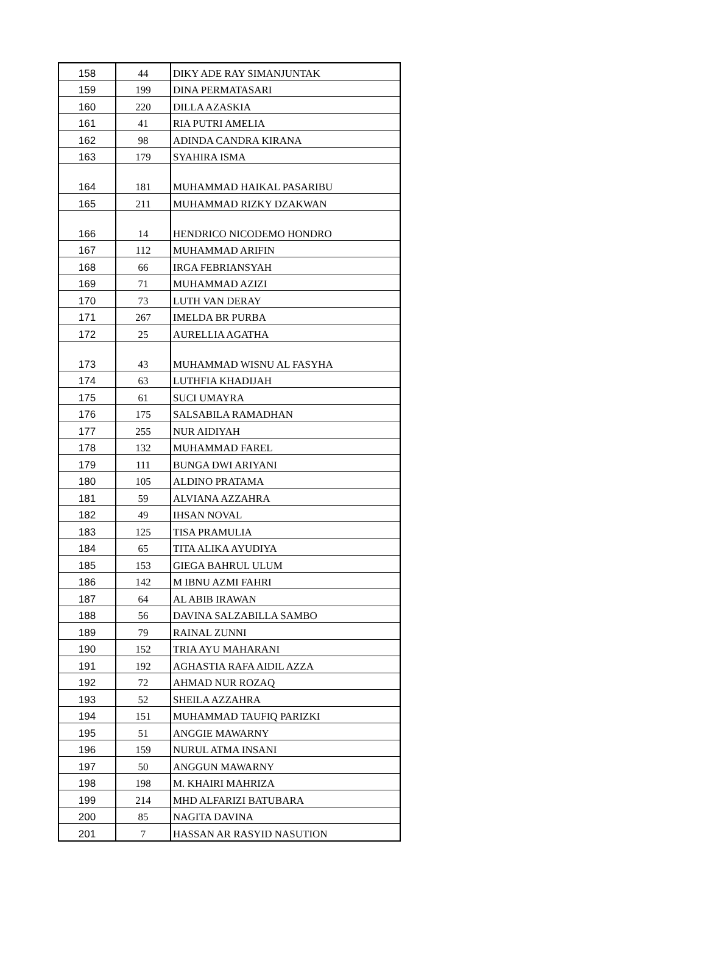| 158 | 44 | DIKY ADE RAY SIMANJUNTAK |
| 159 | 199 | DINA PERMATASARI |
| 160 | 220 | DILLA AZASKIA |
| 161 | 41 | RIA PUTRI AMELIA |
| 162 | 98 | ADINDA CANDRA KIRANA |
| 163 | 179 | SYAHIRA ISMA |
| 164 | 181 | MUHAMMAD HAIKAL PASARIBU |
| 165 | 211 | MUHAMMAD RIZKY DZAKWAN |
| 166 | 14 | HENDRICO NICODEMO HONDRO |
| 167 | 112 | MUHAMMAD ARIFIN |
| 168 | 66 | IRGA FEBRIANSYAH |
| 169 | 71 | MUHAMMAD AZIZI |
| 170 | 73 | LUTH VAN DERAY |
| 171 | 267 | IMELDA BR PURBA |
| 172 | 25 | AURELLIA AGATHA |
| 173 | 43 | MUHAMMAD WISNU AL FASYHA |
| 174 | 63 | LUTHFIA KHADIJAH |
| 175 | 61 | SUCI UMAYRA |
| 176 | 175 | SALSABILA RAMADHAN |
| 177 | 255 | NUR AIDIYAH |
| 178 | 132 | MUHAMMAD FAREL |
| 179 | 111 | BUNGA DWI ARIYANI |
| 180 | 105 | ALDINO PRATAMA |
| 181 | 59 | ALVIANA AZZAHRA |
| 182 | 49 | IHSAN NOVAL |
| 183 | 125 | TISA PRAMULIA |
| 184 | 65 | TITA ALIKA AYUDIYA |
| 185 | 153 | GIEGA BAHRUL ULUM |
| 186 | 142 | M IBNU AZMI FAHRI |
| 187 | 64 | AL ABIB IRAWAN |
| 188 | 56 | DAVINA SALZABILLA SAMBO |
| 189 | 79 | RAINAL ZUNNI |
| 190 | 152 | TRIA AYU MAHARANI |
| 191 | 192 | AGHASTIA RAFA AIDIL AZZA |
| 192 | 72 | AHMAD NUR ROZAQ |
| 193 | 52 | SHEILA AZZAHRA |
| 194 | 151 | MUHAMMAD TAUFIQ PARIZKI |
| 195 | 51 | ANGGIE MAWARNY |
| 196 | 159 | NURUL ATMA INSANI |
| 197 | 50 | ANGGUN MAWARNY |
| 198 | 198 | M. KHAIRI MAHRIZA |
| 199 | 214 | MHD ALFARIZI BATUBARA |
| 200 | 85 | NAGITA DAVINA |
| 201 | 7 | HASSAN AR RASYID NASUTION |